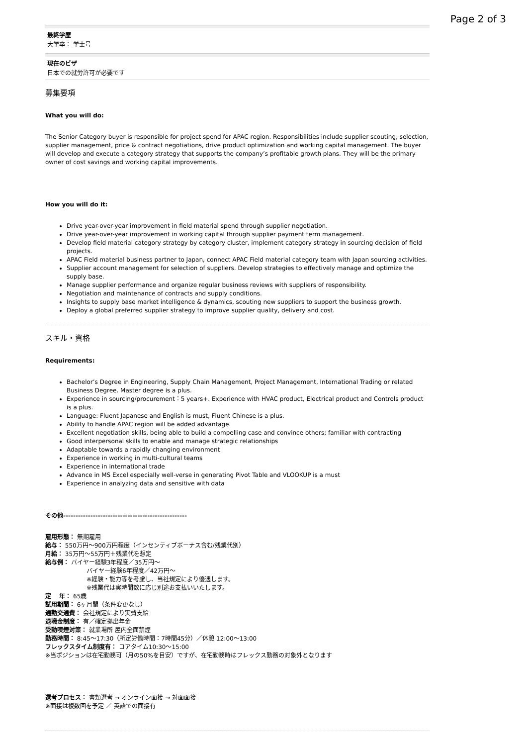Page 2 of 3
最終学歴
大学卒： 学士号
現在のビザ
日本での就労許可が必要です
募集要項
What you will do:
The Senior Category buyer is responsible for project spend for APAC region. Responsibilities include supplier scouting, selection, supplier management, price & contract negotiations, drive product optimization and working capital management. The buyer will develop and execute a category strategy that supports the company’s profitable growth plans. They will be the primary owner of cost savings and working capital improvements.
How you will do it:
Drive year-over-year improvement in field material spend through supplier negotiation.
Drive year-over-year improvement in working capital through supplier payment term management.
Develop field material category strategy by category cluster, implement category strategy in sourcing decision of field projects.
APAC Field material business partner to Japan, connect APAC Field material category team with Japan sourcing activities.
Supplier account management for selection of suppliers. Develop strategies to effectively manage and optimize the supply base.
Manage supplier performance and organize regular business reviews with suppliers of responsibility.
Negotiation and maintenance of contracts and supply conditions.
Insights to supply base market intelligence & dynamics, scouting new suppliers to support the business growth.
Deploy a global preferred supplier strategy to improve supplier quality, delivery and cost.
スキル・資格
Requirements:
Bachelor’s Degree in Engineering, Supply Chain Management, Project Management, International Trading or related Business Degree. Master degree is a plus.
Experience in sourcing/procurement：5 years+. Experience with HVAC product, Electrical product and Controls product is a plus.
Language: Fluent Japanese and English is must, Fluent Chinese is a plus.
Ability to handle APAC region will be added advantage.
Excellent negotiation skills, being able to build a compelling case and convince others; familiar with contracting
Good interpersonal skills to enable and manage strategic relationships
Adaptable towards a rapidly changing environment
Experience in working in multi-cultural teams
Experience in international trade
Advance in MS Excel especially well-verse in generating Pivot Table and VLOOKUP is a must
Experience in analyzing data and sensitive with data
その他--------------------------------------------------
雇用形態： 無期雇用
給与： 550万円～900万円程度（インセンティブボーナス含む/残業代別）
月給： 35万円～55万円＋残業代を想定
給与例： バイヤー経験3年程度／35万円～
バイヤー経験6年程度／42万円～
※経験・能力等を考慮し、当社規定により優遇します。
※残業代は実時間数に応じ別途お支払いいたします。
定　 年： 65歳
試用期間： 6ヶ月間（条件変更なし）
通勤交通費： 会社規定により実費支給
退職金制度： 有／確定拠出年金
受動喫煙対策： 就業場所 屋内全面禁煙
勤務時間： 8:45～17:30（所定労働時間：7時間45分）／休憩 12:00～13:00
フレックスタイム制度有： コアタイム10:30～15:00
※当ポジションは在宅勤務可（月の50%を目安）ですが、在宅勤務時はフレックス勤務の対象外となります
選考プロセス： 書類選考 → オンライン面接 → 対面面接
※面接は複数回を予定 ／ 英語での面接有